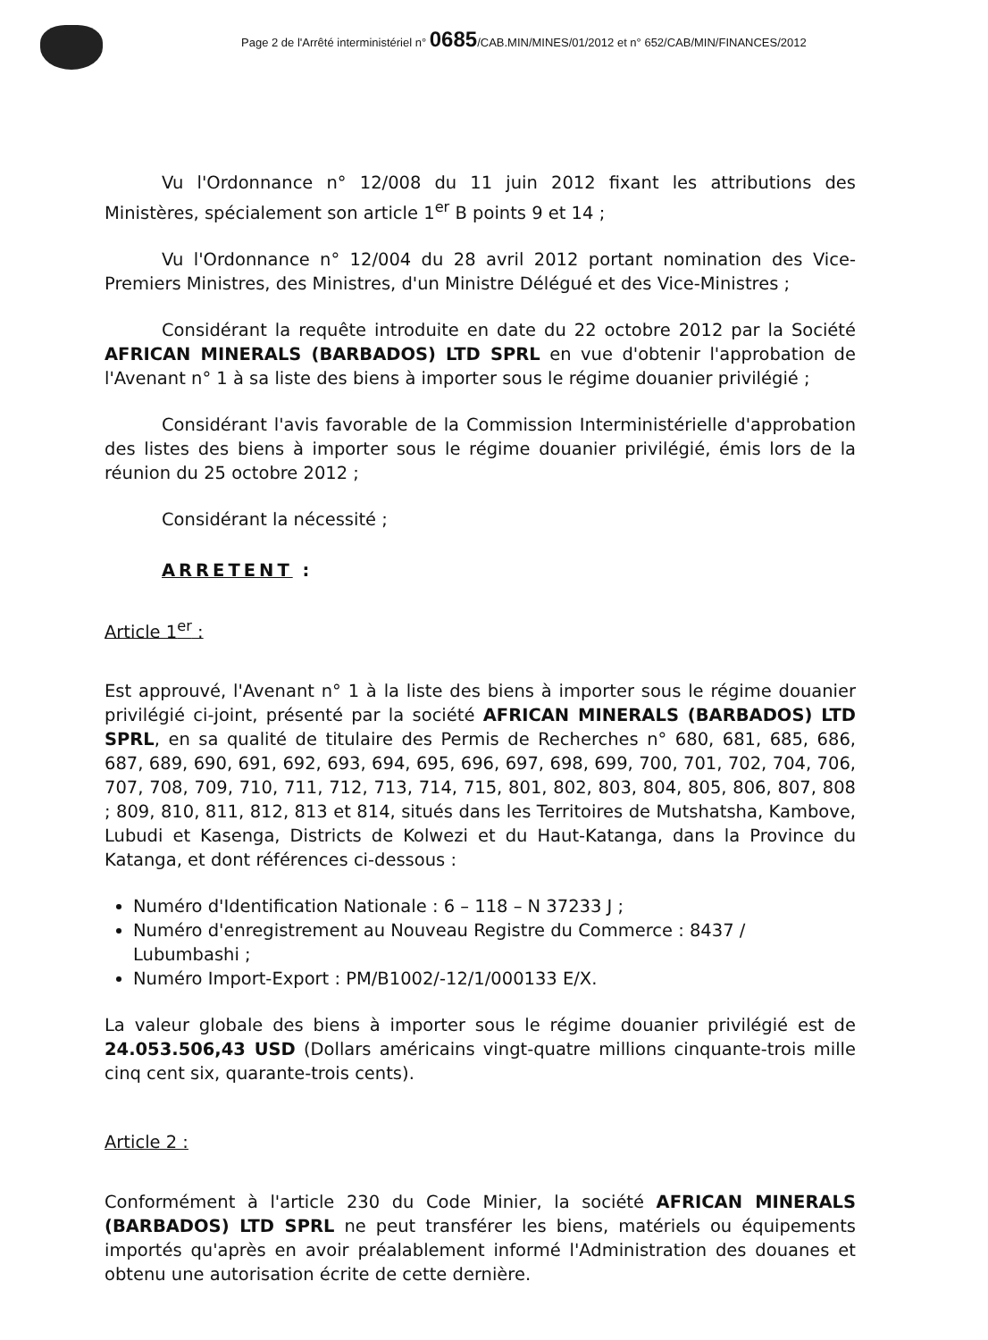Page 2 de l'Arrêté interministériel n° 0685/CAB.MIN/MINES/01/2012 et n° 652/CAB/MIN/FINANCES/2012
Vu l'Ordonnance n° 12/008 du 11 juin 2012 fixant les attributions des Ministères, spécialement son article 1<sup>er</sup> B points 9 et 14 ;
Vu l'Ordonnance n° 12/004 du 28 avril 2012 portant nomination des Vice-Premiers Ministres, des Ministres, d'un Ministre Délégué et des Vice-Ministres ;
Considérant la requête introduite en date du 22 octobre 2012 par la Société AFRICAN MINERALS (BARBADOS) LTD SPRL en vue d'obtenir l'approbation de l'Avenant n° 1 à sa liste des biens à importer sous le régime douanier privilégié ;
Considérant l'avis favorable de la Commission Interministérielle d'approbation des listes des biens à importer sous le régime douanier privilégié, émis lors de la réunion du 25 octobre 2012 ;
Considérant la nécessité ;
ARRETENT :
Article 1<sup>er</sup> :
Est approuvé, l'Avenant n° 1 à la liste des biens à importer sous le régime douanier privilégié ci-joint, présenté par la société AFRICAN MINERALS (BARBADOS) LTD SPRL, en sa qualité de titulaire des Permis de Recherches n° 680, 681, 685, 686, 687, 689, 690, 691, 692, 693, 694, 695, 696, 697, 698, 699, 700, 701, 702, 704, 706, 707, 708, 709, 710, 711, 712, 713, 714, 715, 801, 802, 803, 804, 805, 806, 807, 808 ; 809, 810, 811, 812, 813 et 814, situés dans les Territoires de Mutshatsha, Kambove, Lubudi et Kasenga, Districts de Kolwezi et du Haut-Katanga, dans la Province du Katanga, et dont références ci-dessous :
Numéro d'Identification Nationale : 6 – 118 – N 37233 J ;
Numéro d'enregistrement au Nouveau Registre du Commerce : 8437 / Lubumbashi ;
Numéro Import-Export : PM/B1002/-12/1/000133 E/X.
La valeur globale des biens à importer sous le régime douanier privilégié est de 24.053.506,43 USD (Dollars américains vingt-quatre millions cinquante-trois mille cinq cent six, quarante-trois cents).
Article 2 :
Conformément à l'article 230 du Code Minier, la société AFRICAN MINERALS (BARBADOS) LTD SPRL ne peut transférer les biens, matériels ou équipements importés qu'après en avoir préalablement informé l'Administration des douanes et obtenu une autorisation écrite de cette dernière.